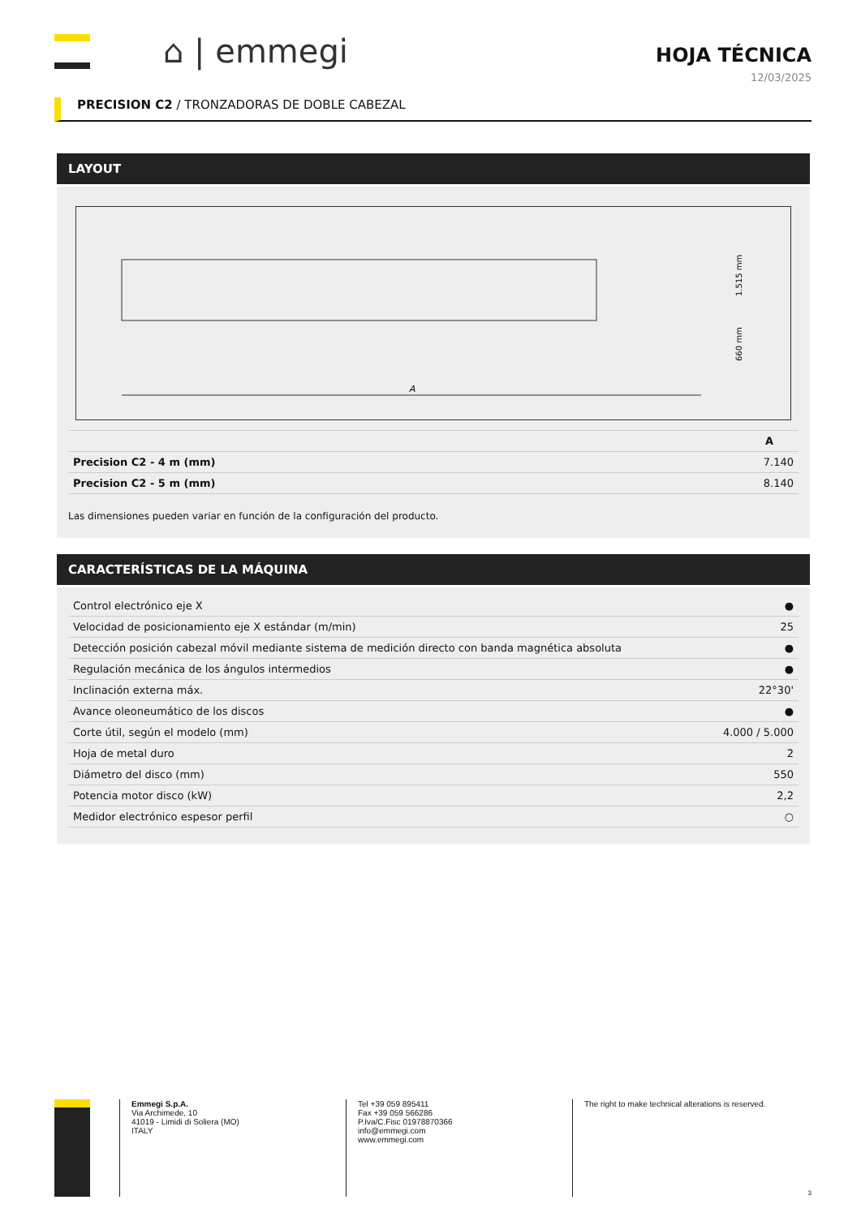⌂ | emmegi
HOJA TÉCNICA
12/03/2025
PRECISION C2 / TRONZADORAS DE DOBLE CABEZAL
LAYOUT
A
1.515 mm
660 mm
| | A |
| --- | --- |
| Precision C2 - 4 m (mm) | 7.140 |
| Precision C2 - 5 m (mm) | 8.140 |
Las dimensiones pueden variar en función de la configuración del producto.
CARACTERÍSTICAS DE LA MÁQUINA
| Control electrónico eje X | ● |
| Velocidad de posicionamiento eje X estándar (m/min) | 25 |
| Detección posición cabezal móvil mediante sistema de medición directo con banda magnética absoluta | ● |
| Regulación mecánica de los ángulos intermedios | ● |
| Inclinación externa máx. | 22°30' |
| Avance oleoneumático de los discos | ● |
| Corte útil, según el modelo (mm) | 4.000 / 5.000 |
| Hoja de metal duro | 2 |
| Diámetro del disco (mm) | 550 |
| Potencia motor disco (kW) | 2,2 |
| Medidor electrónico espesor perfil | ○ |
Emmegi S.p.A.
Via Archimede, 10
41019 - Limidi di Soliera (MO)
ITALY
Tel +39 059 895411
Fax +39 059 566286
P.Iva/C.Fisc 01978870366
info@emmegi.com
www.emmegi.com
The right to make technical alterations is reserved.
3